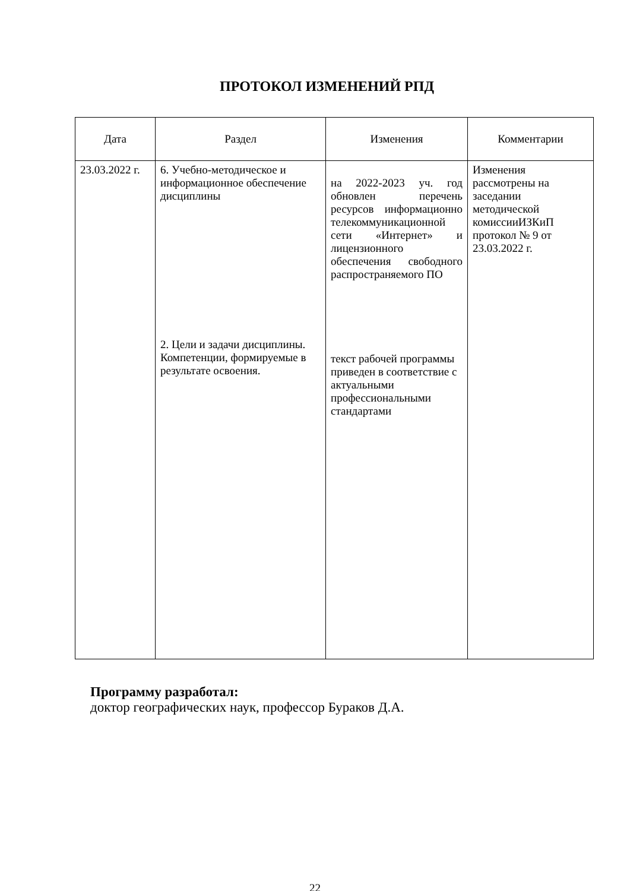ПРОТОКОЛ ИЗМЕНЕНИЙ РПД
| Дата | Раздел | Изменения | Комментарии |
| --- | --- | --- | --- |
| 23.03.2022 г. | 6. Учебно-методическое и информационное обеспечение дисциплины 2. Цели и задачи дисциплины. Компетенции, формируемые в результате освоения. | на 2022-2023 уч. год обновлен перечень ресурсов информационно телекоммуникационной сети «Интернет» и лицензионного обеспечения свободного распространяемого ПО текст рабочей программы приведен в соответствие с актуальными профессиональными стандартами | Изменения рассмотрены на заседании методической комиссииИЗКиП протокол № 9 от 23.03.2022 г. |
Программу разработал:
доктор географических наук, профессор Бураков Д.А.
22